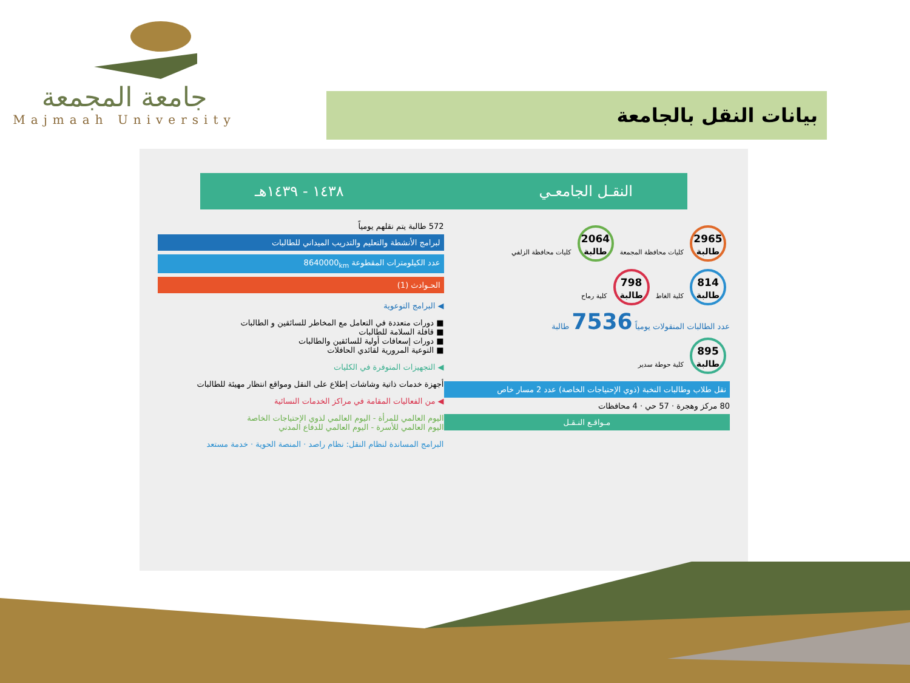جامعة المجمعة
Majmaah University
بيانات النقل بالجامعة
النقـل الجامعـي ١٤٣٨ - ١٤٣٩هـ
2965
طالبة
كليات محافظة المجمعة
2064
طالبة
كليات محافظة الزلفي
814
طالبة
كلية الغاط
798
طالبة
كلية رماح
عدد الطالبات المنقولات يومياً 7536 طالبة
895
طالبة
كلية حوطة سدير
نقل طلاب وطالبات النخبة (ذوي الإحتياجات الخاصة) عدد 2 مسار خاص
80 مركز وهجرة · 57 حي · 4 محافظات
مـواقـع النـقـل
572 طالبة يتم نقلهم يومياً
لبرامج الأنشطة والتعليم والتدريب الميداني للطالبات
عدد الكيلومترات المقطوعة 8640000<sub>km</sub>
الحـوادث (1)
◀ البرامج التوعوية
■ دورات متعددة في التعامل مع المخاطر للسائقين و الطالبات
■ قافلة السلامة للطالبات
■ دورات إسعافات أولية للسائقين والطالبات
■ التوعية المرورية لقائدي الحافلات
◀ التجهيزات المتوفرة في الكليات
أجهزة خدمات ذاتية وشاشات إطلاع على النقل ومواقع انتظار مهيئة للطالبات
◀ من الفعاليات المقامة في مراكز الخدمات النسائية
اليوم العالمي للمرأة - اليوم العالمي لذوي الإحتياجات الخاصة
اليوم العالمي للأسرة - اليوم العالمي للدفاع المدني
البرامج المساندة لنظام النقل: نظام راصد · المنصة الحوية · خدمة مستعد